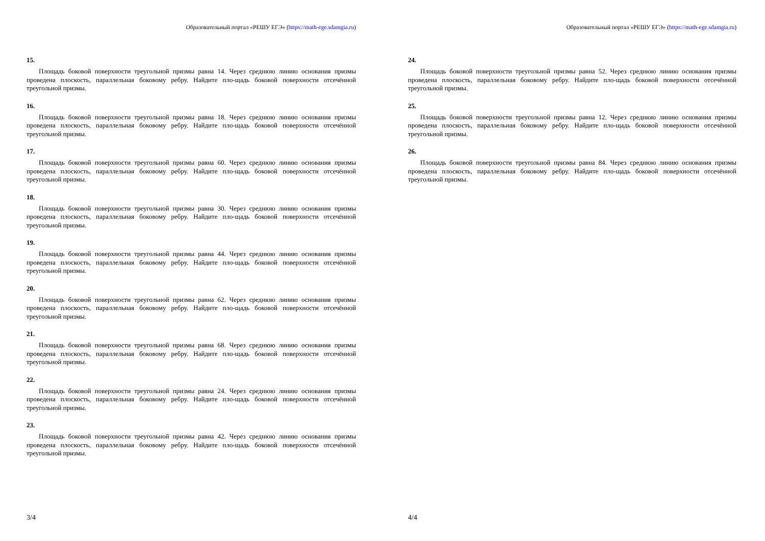Образовательный портал «РЕШУ ЕГЭ» (https://math-ege.sdamgia.ru)
15.
Площадь боковой поверхности треугольной призмы равна 14. Через среднюю линию основания призмы проведена плоскость, параллельная боковому ребру. Найдите пло-щадь боковой поверхности отсечённой треугольной призмы.
16.
Площадь боковой поверхности треугольной призмы равна 18. Через среднюю линию основания призмы проведена плоскость, параллельная боковому ребру. Найдите пло-щадь боковой поверхности отсечённой треугольной призмы.
17.
Площадь боковой поверхности треугольной призмы равна 60. Через среднюю линию основания призмы проведена плоскость, параллельная боковому ребру. Найдите пло-щадь боковой поверхности отсечённой треугольной призмы.
18.
Площадь боковой поверхности треугольной призмы равна 30. Через среднюю линию основания призмы проведена плоскость, параллельная боковому ребру. Найдите пло-щадь боковой поверхности отсечённой треугольной призмы.
19.
Площадь боковой поверхности треугольной призмы равна 44. Через среднюю линию основания призмы проведена плоскость, параллельная боковому ребру. Найдите пло-щадь боковой поверхности отсечённой треугольной призмы.
20.
Площадь боковой поверхности треугольной призмы равна 62. Через среднюю линию основания призмы проведена плоскость, параллельная боковому ребру. Найдите пло-щадь боковой поверхности отсечённой треугольной призмы.
21.
Площадь боковой поверхности треугольной призмы равна 68. Через среднюю линию основания призмы проведена плоскость, параллельная боковому ребру. Найдите пло-щадь боковой поверхности отсечённой треугольной призмы.
22.
Площадь боковой поверхности треугольной призмы равна 24. Через среднюю линию основания призмы проведена плоскость, параллельная боковому ребру. Найдите пло-щадь боковой поверхности отсечённой треугольной призмы.
23.
Площадь боковой поверхности треугольной призмы равна 42. Через среднюю линию основания призмы проведена плоскость, параллельная боковому ребру. Найдите пло-щадь боковой поверхности отсечённой треугольной призмы.
3/4
Образовательный портал «РЕШУ ЕГЭ» (https://math-ege.sdamgia.ru)
24.
Площадь боковой поверхности треугольной призмы равна 52. Через среднюю линию основания призмы проведена плоскость, параллельная боковому ребру. Найдите пло-щадь боковой поверхности отсечённой треугольной призмы.
25.
Площадь боковой поверхности треугольной призмы равна 12. Через среднюю линию основания призмы проведена плоскость, параллельная боковому ребру. Найдите пло-щадь боковой поверхности отсечённой треугольной призмы.
26.
Площадь боковой поверхности треугольной призмы равна 84. Через среднюю линию основания призмы проведена плоскость, параллельная боковому ребру. Найдите пло-щадь боковой поверхности отсечённой треугольной призмы.
4/4